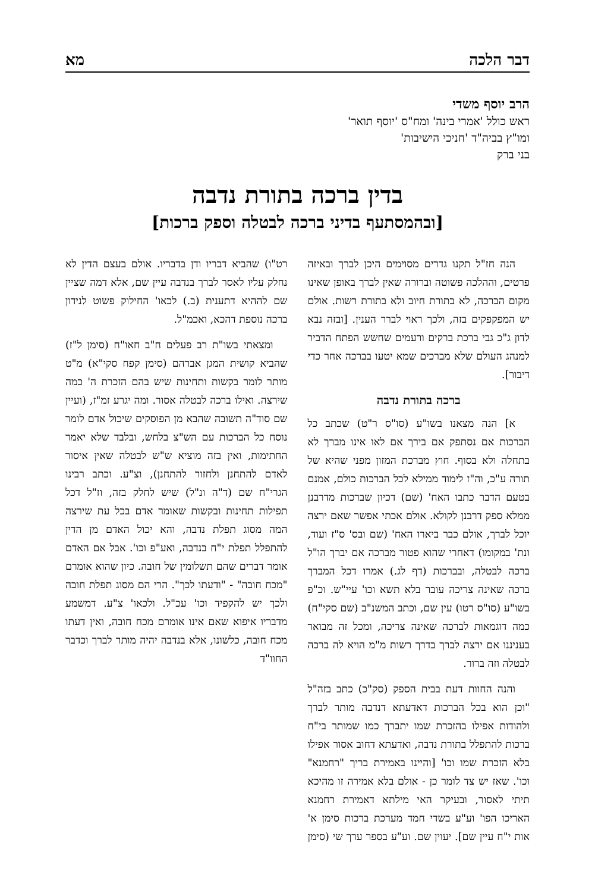דבר הלכה מא
הרב יוסף משדי
ראש כולל 'אמרי בינה' ומח"ס 'יוסף תואר'
ומו"ץ בביה"ד 'חניכי הישיבות'
בני ברק
בדין ברכה בתורת נדבה
[ובהמסתעף בדיני ברכה לבטלה וספק ברכות]
הנה חז"ל תקנו גדרים מסוימים היכן לברך ובאיזה פרטים, וההלכה פשוטה וברורה שאין לברך באופן שאינו מקום הברכה, לא בתורת חיוב ולא בתורת רשות. אולם יש המפקפקים בזה, ולכך ראוי לברר הענין. [ובזה נבא לדון ג"כ גבי ברכת ברקים ורעמים שחשש הפתח הדביר למנהג העולם שלא מברכים שמא יטעו בברכה אחר כדי דיבור].
ברכה בתורת נדבה
א] הנה מצאנו בשו"ע (סו"ס ר"ט) שכתב כל הברכות אם נסתפק אם בירך אם לאו אינו מברך לא בתחלה ולא בסוף. חוץ מברכת המזון מפני שהיא של תורה ע"כ, וה"ז לימוד ממילא לכל הברכות כולם, אמנם בטעם הדבר כתבו האח' (שם) דכיון שברכות מדרבנן ממלא ספק דרבנן לקולא. אולם אכתי אפשר שאם ירצה יוכל לברך, אולם כבר ביארו האח' (שם ובס' ס"ז ועוד, ונת' במקומו) דאחרי שהוא פטור מברכה אם יברך הו"ל ברכה לבטלה, ובברכות (דף לג.) אמרו דכל המברך ברכה שאינה צריכה עובר בלא תשא וכו' עיי"ש. וכ"פ בשו"ע (סו"ס רטו) עין שם, וכתב המשנ"ב (שם סקי"ח) כמה דוגמאות לברכה שאינה צריכה, ומכל זה מבואר בעניננו אם ירצה לברך בדרך רשות מ"מ הויא לה ברכה לבטלה וזה ברור.
והנה החוות דעת בבית הספק (סק"כ) כתב בזה"ל "וכן הוא בכל הברכות דאדעתא דנדבה מותר לברך ולהודות אפילו בהזכרת שמו יתברך כמו שמותר בי"ח ברכות להתפלל בתורת נדבה, ואדעתא דחוב אסור אפילו בלא הזכרת שמו וכו' [והיינו באמירת בריך "רחמנא" וכו'. שאז יש צד לומר כן - אולם בלא אמירה זו מהיכא תיתי לאסור, ובעיקר האי מילתא דאמירת רחמנא האריכו הפו' וע"ע בשדי חמד מערכת ברכות סימן א' אות י"ח עיין שם]. יעוין שם. וע"ע בספר ערך שי (סימן רט"ו) שהביא דבריו ודן בדבריו. אולם בעצם הדין לא נחלק עליו לאסר לברך בנדבה עיין שם, אלא דמה שציין שם לההיא דתענית (ב.) לכאו' החילוק פשוט לנידון ברכה נוספת דהכא, ואכמ"ל.
ומצאתי בשו"ת רב פעלים ח"ב חאו"ח (סימן ל"ז) שהביא קושית המגן אברהם (סימן קפח סקי"א) מ"ט מותר לומר בקשות ותחינות שיש בהם הזכרת ה' כמה שירצה. ואילו ברכה לבטלה אסור. ומה יגרע זמ"ז, (ועיין שם סוד"ה תשובה שהבא מן הפוסקים שיכול אדם לומר נוסח כל הברכות עם הש"צ בלחש, ובלבד שלא יאמר החתימות, ואין בזה מוציא ש"ש לבטלה שאין איסור לאדם להתחנן ולחזור להתחנן), וצ"ע. וכתב רבינו הגרי"ח שם (ד"ה ונ"ל) שיש לחלק בזה, וז"ל דכל תפילות תחינות ובקשות שאומר אדם בכל עת שירצה המה מסוג תפלת נדבה, והא יכול האדם מן הדין להתפלל תפלת י"ח בנדבה, ואע"פ וכו'. אבל אם האדם אומר דברים שהם תשלומין של חובה. כיון שהוא אומרם "מכח חובה" - "ודעתו לכך". הרי הם מסוג תפלת חובה ולכך יש להקפיד וכו' עכ"ל. ולכאו' צ"ע. דמשמע מדבריו איפוא שאם אינו אומרם מכח חובה, ואין דעתו מכח חובה, כלשונו, אלא בנדבה יהיה מותר לברך וכדבר החוו"ד